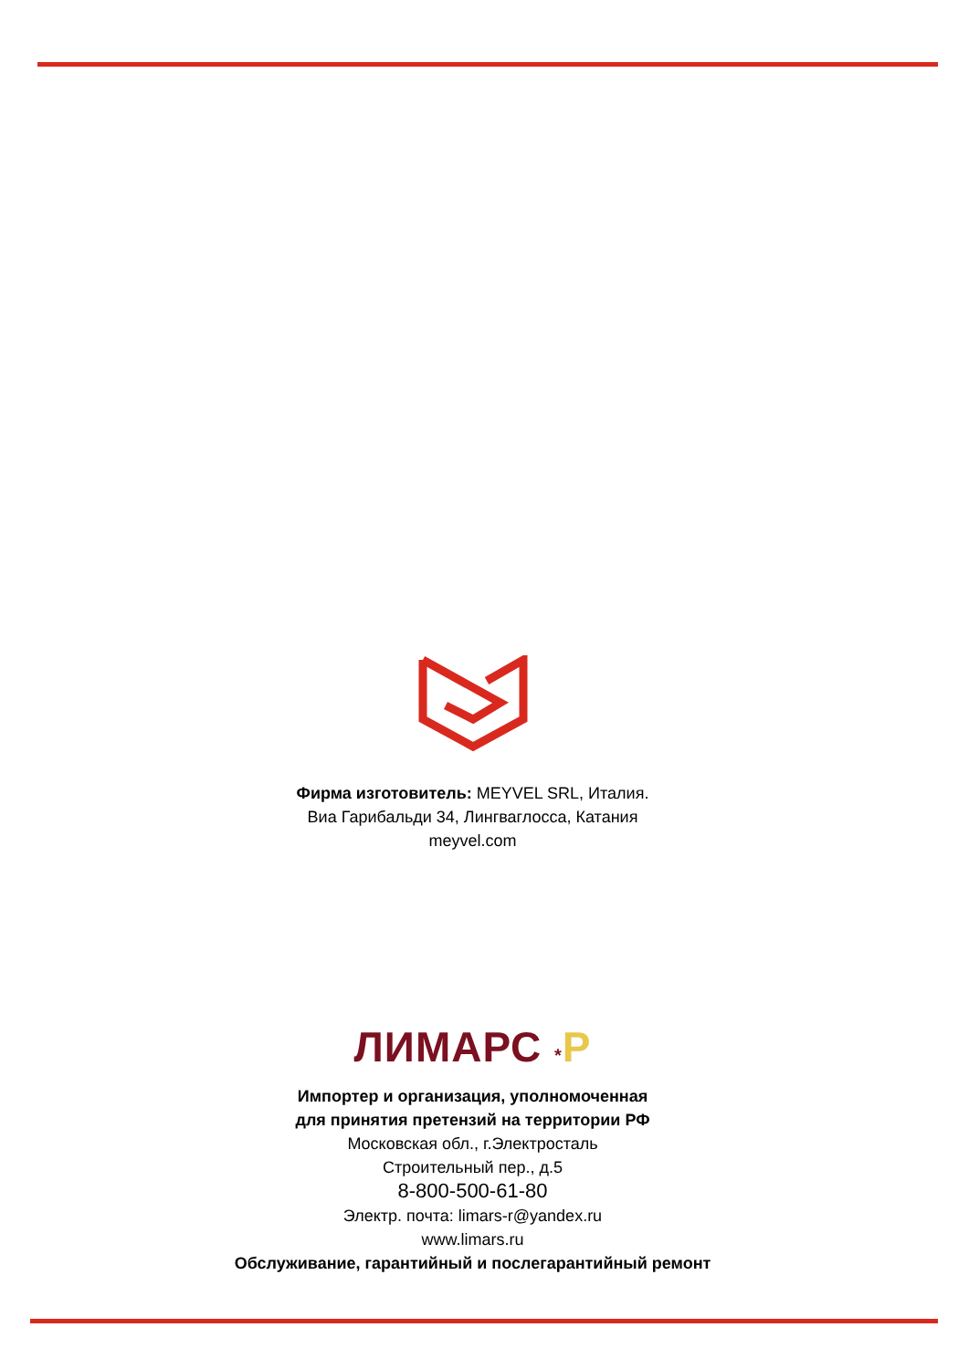Фирма изготовитель: MEYVEL SRL, Италия.
Виа Гарибальди 34, Лингваглосса, Катания
meyvel.com
ЛИМАРС *Р
Импортер и организация, уполномоченная
для принятия претензий на территории РФ
Московская обл., г.Электросталь
Строительный пер., д.5
8-800-500-61-80
Электр. почта: limars-r@yandex.ru
www.limars.ru
Обслуживание, гарантийный и послегарантийный ремонт